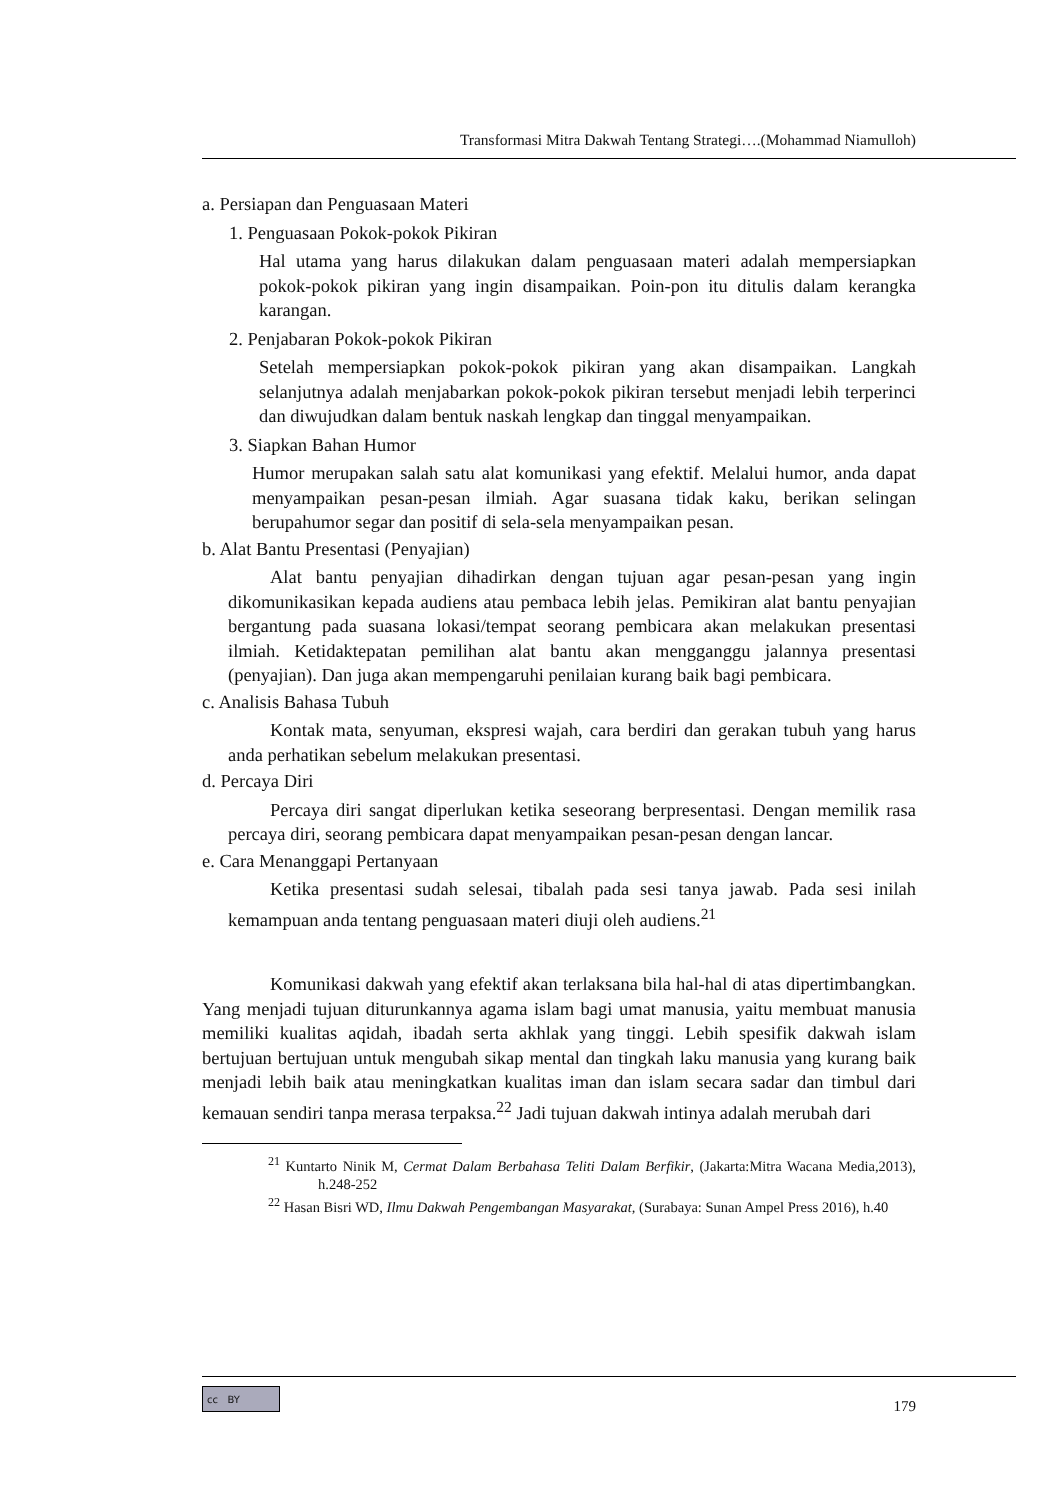Transformasi Mitra Dakwah Tentang Strategi….(Mohammad Niamulloh)
a. Persiapan dan Penguasaan Materi
1. Penguasaan Pokok-pokok Pikiran
Hal utama yang harus dilakukan dalam penguasaan materi adalah mempersiapkan pokok-pokok pikiran yang ingin disampaikan. Poin-pon itu ditulis dalam kerangka karangan.
2. Penjabaran Pokok-pokok Pikiran
Setelah mempersiapkan pokok-pokok pikiran yang akan disampaikan. Langkah selanjutnya adalah menjabarkan pokok-pokok pikiran tersebut menjadi lebih terperinci dan diwujudkan dalam bentuk naskah lengkap dan tinggal menyampaikan.
3. Siapkan Bahan Humor
Humor merupakan salah satu alat komunikasi yang efektif. Melalui humor, anda dapat menyampaikan pesan-pesan ilmiah. Agar suasana tidak kaku, berikan selingan berupahumor segar dan positif di sela-sela menyampaikan pesan.
b. Alat Bantu Presentasi (Penyajian)
Alat bantu penyajian dihadirkan dengan tujuan agar pesan-pesan yang ingin dikomunikasikan kepada audiens atau pembaca lebih jelas. Pemikiran alat bantu penyajian bergantung pada suasana lokasi/tempat seorang pembicara akan melakukan presentasi ilmiah. Ketidaktepatan pemilihan alat bantu akan mengganggu jalannya presentasi (penyajian). Dan juga akan mempengaruhi penilaian kurang baik bagi pembicara.
c. Analisis Bahasa Tubuh
Kontak mata, senyuman, ekspresi wajah, cara berdiri dan gerakan tubuh yang harus anda perhatikan sebelum melakukan presentasi.
d. Percaya Diri
Percaya diri sangat diperlukan ketika seseorang berpresentasi. Dengan memilik rasa percaya diri, seorang pembicara dapat menyampaikan pesan-pesan dengan lancar.
e. Cara Menanggapi Pertanyaan
Ketika presentasi sudah selesai, tibalah pada sesi tanya jawab. Pada sesi inilah kemampuan anda tentang penguasaan materi diuji oleh audiens.<sup>21</sup>
Komunikasi dakwah yang efektif akan terlaksana bila hal-hal di atas dipertimbangkan. Yang menjadi tujuan diturunkannya agama islam bagi umat manusia, yaitu membuat manusia memiliki kualitas aqidah, ibadah serta akhlak yang tinggi. Lebih spesifik dakwah islam bertujuan bertujuan untuk mengubah sikap mental dan tingkah laku manusia yang kurang baik menjadi lebih baik atau meningkatkan kualitas iman dan islam secara sadar dan timbul dari kemauan sendiri tanpa merasa terpaksa.<sup>22</sup> Jadi tujuan dakwah intinya adalah merubah dari
<sup>21</sup> Kuntarto Ninik M, Cermat Dalam Berbahasa Teliti Dalam Berfikir, (Jakarta:Mitra Wacana Media,2013), h.248-252
<sup>22</sup> Hasan Bisri WD, Ilmu Dakwah Pengembangan Masyarakat, (Surabaya: Sunan Ampel Press 2016), h.40
cc BY
179